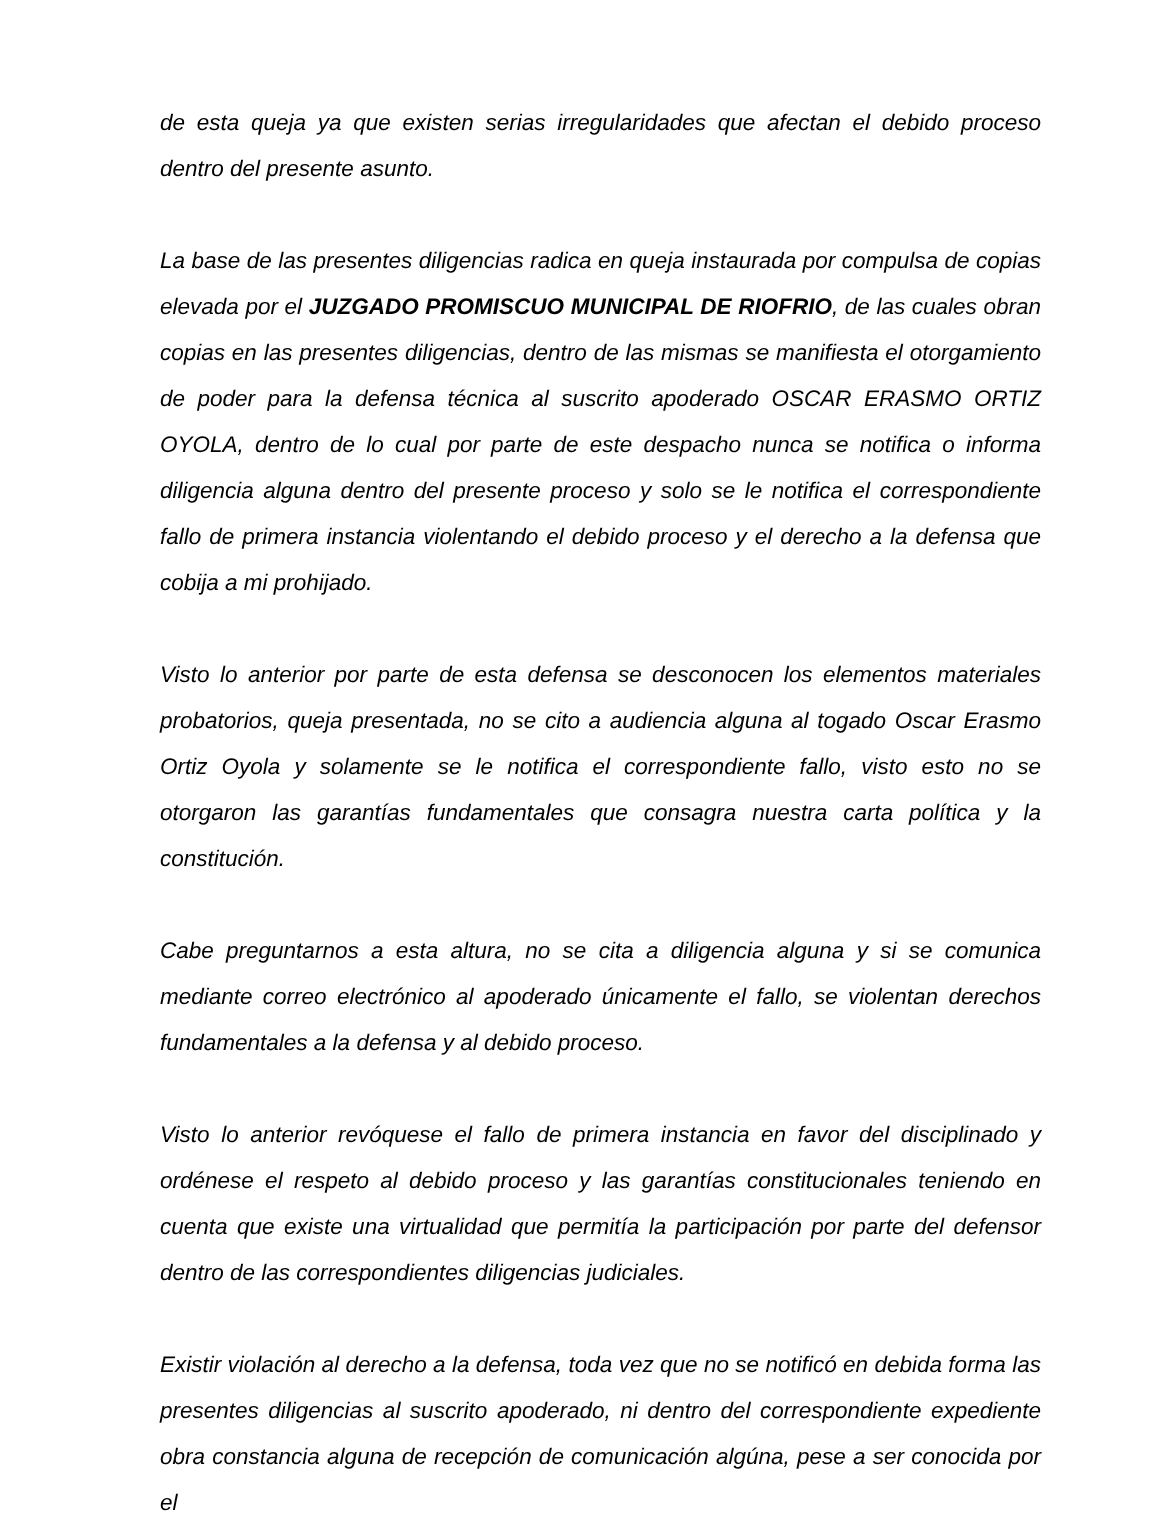de esta queja ya que existen serias irregularidades que afectan el debido proceso dentro del presente asunto.
La base de las presentes diligencias radica en queja instaurada por compulsa de copias elevada por el JUZGADO PROMISCUO MUNICIPAL DE RIOFRIO, de las cuales obran copias en las presentes diligencias, dentro de las mismas se manifiesta el otorgamiento de poder para la defensa técnica al suscrito apoderado OSCAR ERASMO ORTIZ OYOLA, dentro de lo cual por parte de este despacho nunca se notifica o informa diligencia alguna dentro del presente proceso y solo se le notifica el correspondiente fallo de primera instancia violentando el debido proceso y el derecho a la defensa que cobija a mi prohijado.
Visto lo anterior por parte de esta defensa se desconocen los elementos materiales probatorios, queja presentada, no se cito a audiencia alguna al togado Oscar Erasmo Ortiz Oyola y solamente se le notifica el correspondiente fallo, visto esto no se otorgaron las garantías fundamentales que consagra nuestra carta política y la constitución.
Cabe preguntarnos a esta altura, no se cita a diligencia alguna y si se comunica mediante correo electrónico al apoderado únicamente el fallo, se violentan derechos fundamentales a la defensa y al debido proceso.
Visto lo anterior revóquese el fallo de primera instancia en favor del disciplinado y ordénese el respeto al debido proceso y las garantías constitucionales teniendo en cuenta que existe una virtualidad que permitía la participación por parte del defensor dentro de las correspondientes diligencias judiciales.
Existir violación al derecho a la defensa, toda vez que no se notificó en debida forma las presentes diligencias al suscrito apoderado, ni dentro del correspondiente expediente obra constancia alguna de recepción de comunicación algúna, pese a ser conocida por el